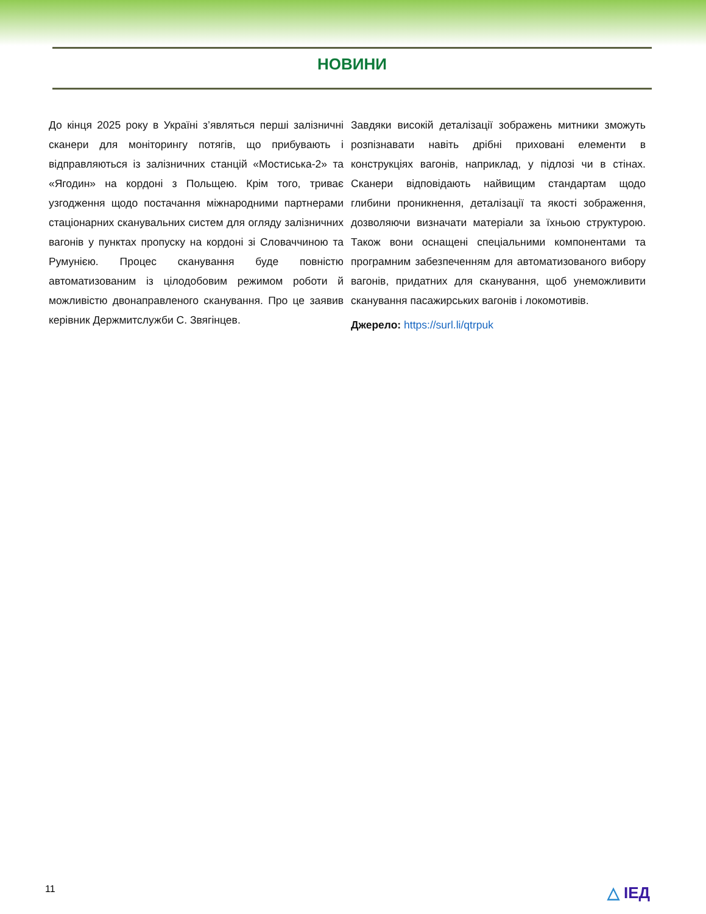НОВИНИ
До кінця 2025 року в Україні з’являться перші залізничні сканери для моніторингу потягів, що прибувають і відправляються із залізничних станцій «Мостиська-2» та «Ягодин» на кордоні з Польщею. Крім того, триває узгодження щодо постачання міжнародними партнерами стаціонарних сканувальних систем для огляду залізничних вагонів у пунктах пропуску на кордоні зі Словаччиною та Румунією. Процес сканування буде повністю автоматизованим із цілодобовим режимом роботи й можливістю двонаправленого сканування. Про це заявив керівник Держмитслужби С. Звягінцев.
Завдяки високій деталізації зображень митники зможуть розпізнавати навіть дрібні приховані елементи в конструкціях вагонів, наприклад, у підлозі чи в стінах. Сканери відповідають найвищим стандартам щодо глибини проникнення, деталізації та якості зображення, дозволяючи визначати матеріали за їхньою структурою. Також вони оснащені спеціальними компонентами та програмним забезпеченням для автоматизованого вибору вагонів, придатних для сканування, щоб унеможливити сканування пасажирських вагонів і локомотивів.
Джерело: https://surl.li/qtrpuk
11 △ ІЕД